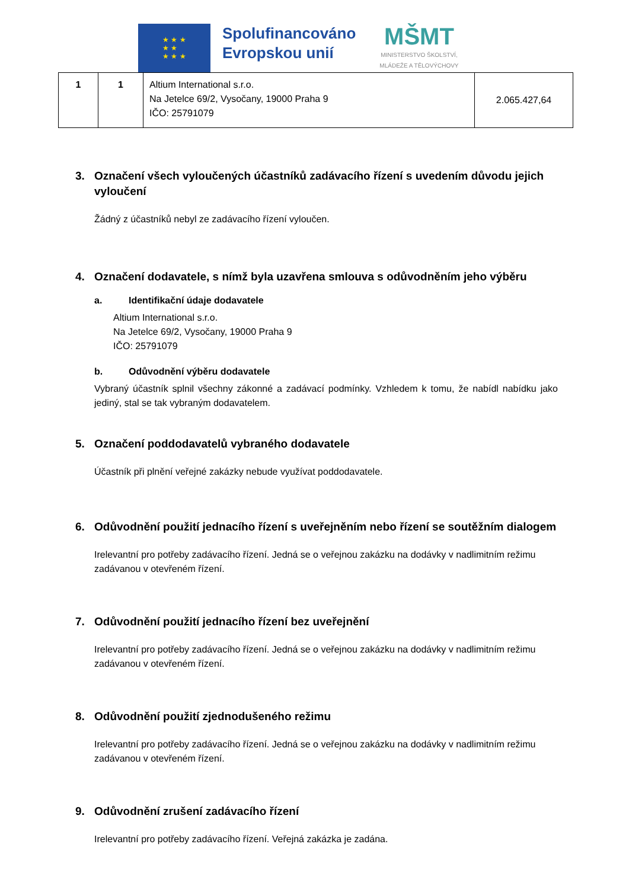★ ★ ★
★ ★
★ ★ ★
Spolufinancováno
Evropskou unií
MŠMT
MINISTERSTVO ŠKOLSTVÍ,
MLÁDEŽE A TĚLOVÝCHOVY
| 1 | 1 | Altium International s.r.o. Na Jetelce 69/2, Vysočany, 19000 Praha 9 IČO: 25791079 | 2.065.427,64 |
3. Označení všech vyloučených účastníků zadávacího řízení s uvedením důvodu jejich vyloučení
Žádný z účastníků nebyl ze zadávacího řízení vyloučen.
4. Označení dodavatele, s nímž byla uzavřena smlouva s odůvodněním jeho výběru
a. Identifikační údaje dodavatele
Altium International s.r.o.
Na Jetelce 69/2, Vysočany, 19000 Praha 9
IČO: 25791079
b. Odůvodnění výběru dodavatele
Vybraný účastník splnil všechny zákonné a zadávací podmínky. Vzhledem k tomu, že nabídl nabídku jako jediný, stal se tak vybraným dodavatelem.
5. Označení poddodavatelů vybraného dodavatele
Účastník při plnění veřejné zakázky nebude využívat poddodavatele.
6. Odůvodnění použití jednacího řízení s uveřejněním nebo řízení se soutěžním dialogem
Irelevantní pro potřeby zadávacího řízení. Jedná se o veřejnou zakázku na dodávky v nadlimitním režimu zadávanou v otevřeném řízení.
7. Odůvodnění použití jednacího řízení bez uveřejnění
Irelevantní pro potřeby zadávacího řízení. Jedná se o veřejnou zakázku na dodávky v nadlimitním režimu zadávanou v otevřeném řízení.
8. Odůvodnění použití zjednodušeného režimu
Irelevantní pro potřeby zadávacího řízení. Jedná se o veřejnou zakázku na dodávky v nadlimitním režimu zadávanou v otevřeném řízení.
9. Odůvodnění zrušení zadávacího řízení
Irelevantní pro potřeby zadávacího řízení. Veřejná zakázka je zadána.